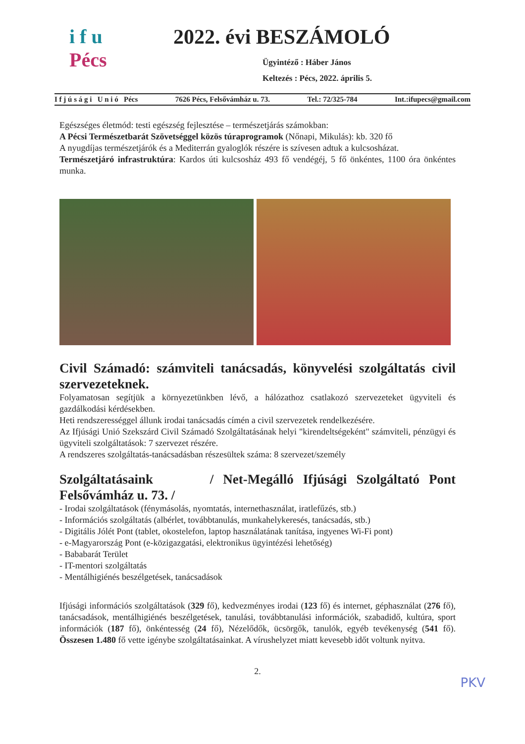i f u
Pécs
2022. évi BESZÁMOLÓ
Ügyintéző : Háber János
Keltezés : Pécs, 2022. április 5.
I f j ú s á g i U n i ó Pécs 7626 Pécs, Felsővámház u. 73. Tel.: 72/325-784 Int.:ifupecs@gmail.com
Egészséges életmód: testi egészség fejlesztése – természetjárás számokban:
A Pécsi Természetbarát Szövetséggel közös túraprogramok (Nőnapi, Mikulás): kb. 320 fő
A nyugdíjas természetjárók és a Mediterrán gyaloglók részére is szívesen adtuk a kulcsosházat.
Természetjáró infrastruktúra: Kardos úti kulcsosház 493 fő vendégéj, 5 fő önkéntes, 1100 óra önkéntes munka.
Civil Számadó: számviteli tanácsadás, könyvelési szolgáltatás civil szervezeteknek.
Folyamatosan segítjük a környezetünkben lévő, a hálózathoz csatlakozó szervezeteket ügyviteli és gazdálkodási kérdésekben.
Heti rendszerességgel állunk irodai tanácsadás címén a civil szervezetek rendelkezésére.
Az Ifjúsági Unió Szekszárd Civil Számadó Szolgáltatásának helyi "kirendeltségeként" számviteli, pénzügyi és ügyviteli szolgáltatások: 7 szervezet részére.
A rendszeres szolgáltatás-tanácsadásban részesültek száma: 8 szervezet/személy
Szolgáltatásaink / Net-Megálló Ifjúsági Szolgáltató Pont Felsővámház u. 73. /
- Irodai szolgáltatások (fénymásolás, nyomtatás, internethasználat, iratlefűzés, stb.)
- Információs szolgáltatás (albérlet, továbbtanulás, munkahelykeresés, tanácsadás, stb.)
- Digitális Jólét Pont (tablet, okostelefon, laptop használatának tanítása, ingyenes Wi-Fi pont)
- e-Magyarország Pont (e-közigazgatási, elektronikus ügyintézési lehetőség)
- Bababarát Terület
- IT-mentori szolgáltatás
- Mentálhigiénés beszélgetések, tanácsadások
Ifjúsági információs szolgáltatások (329 fő), kedvezményes irodai (123 fő) és internet, géphasználat (276 fő), tanácsadások, mentálhigiénés beszélgetések, tanulási, továbbtanulási információk, szabadidő, kultúra, sport információk (187 fő), önkéntesség (24 fő), Nézelődők, ücsörgők, tanulók, egyéb tevékenység (541 fő). Összesen 1.480 fő vette igénybe szolgáltatásainkat. A vírushelyzet miatt kevesebb időt voltunk nyitva.
2.
PKV